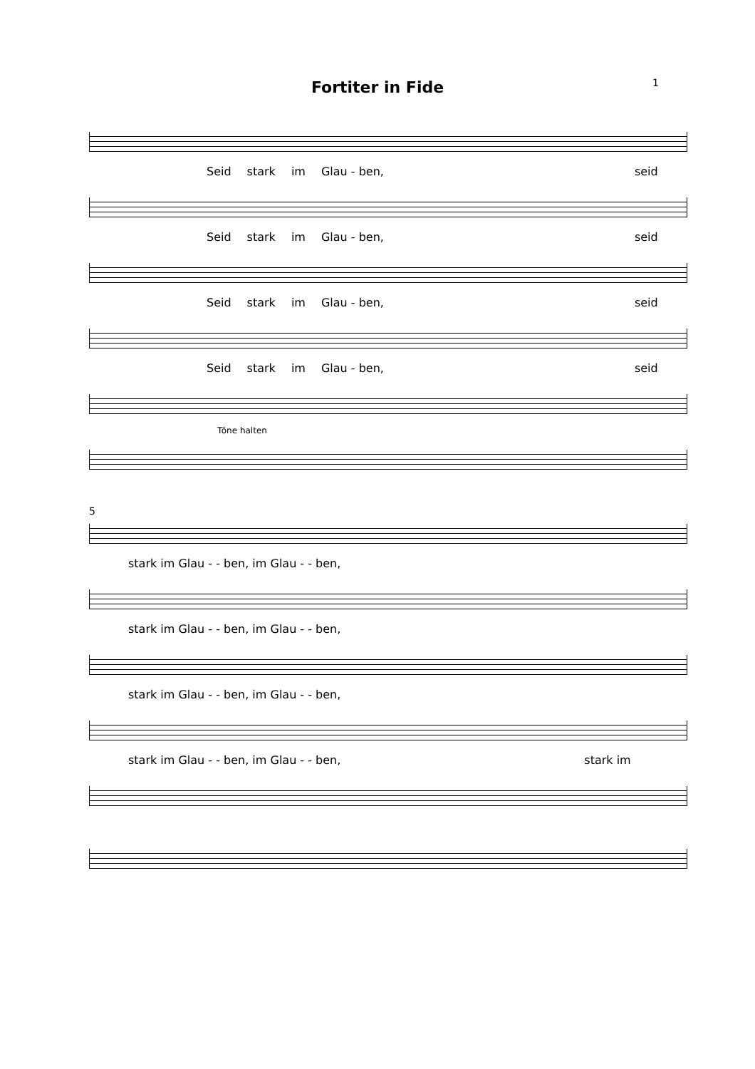Fortiter in Fide
1
Seid stark im Glau - ben, seid
Seid stark im Glau - ben, seid
Seid stark im Glau - ben, seid
Seid stark im Glau - ben, seid
Töne halten
5
stark im Glau - - ben, im Glau - - ben,
stark im Glau - - ben, im Glau - - ben,
stark im Glau - - ben, im Glau - - ben,
stark im Glau - - ben, im Glau - - ben, stark im